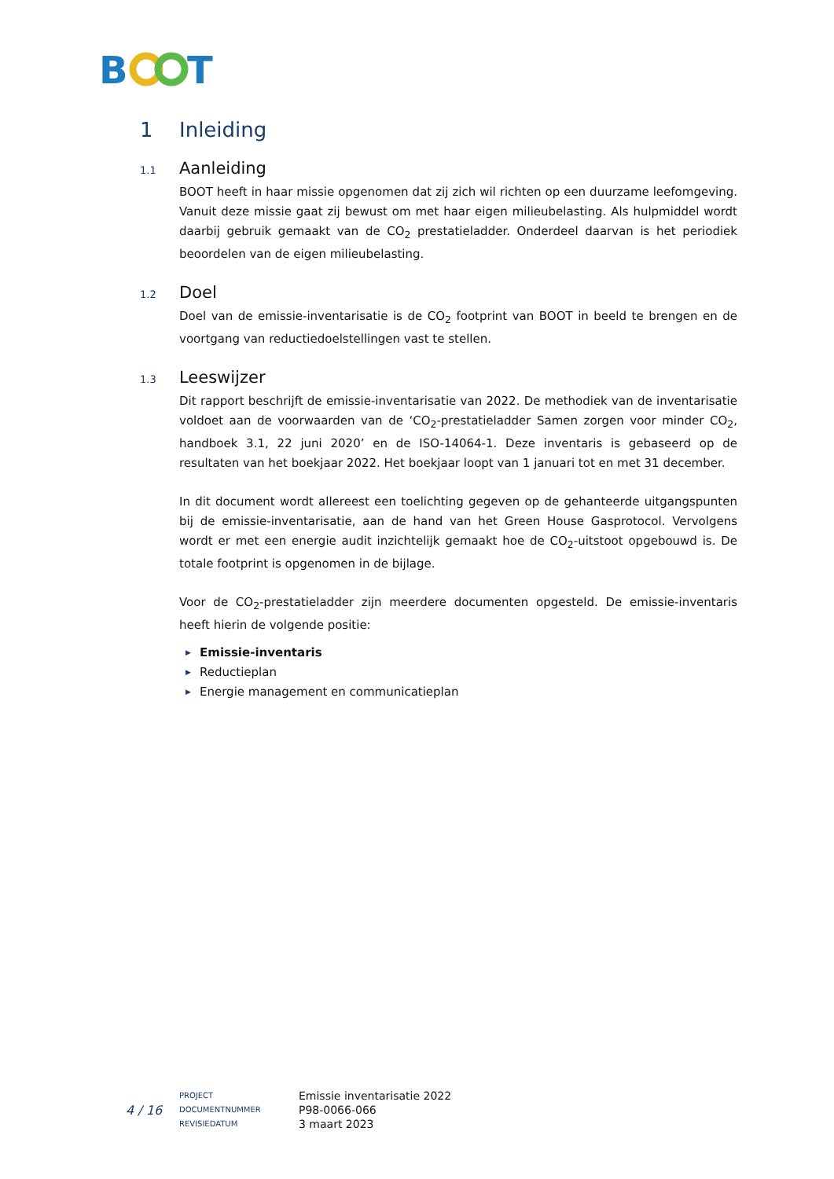B
T
1 Inleiding
1.1 Aanleiding
BOOT heeft in haar missie opgenomen dat zij zich wil richten op een duurzame leefomgeving. Vanuit deze missie gaat zij bewust om met haar eigen milieubelasting. Als hulpmiddel wordt daarbij gebruik gemaakt van de CO<sub>2</sub> prestatieladder. Onderdeel daarvan is het periodiek beoordelen van de eigen milieubelasting.
1.2 Doel
Doel van de emissie-inventarisatie is de CO<sub>2</sub> footprint van BOOT in beeld te brengen en de voortgang van reductiedoelstellingen vast te stellen.
1.3 Leeswijzer
Dit rapport beschrijft de emissie-inventarisatie van 2022. De methodiek van de inventarisatie voldoet aan de voorwaarden van de ‘CO<sub>2</sub>-prestatieladder Samen zorgen voor minder CO<sub>2</sub>, handboek 3.1, 22 juni 2020’ en de ISO-14064-1. Deze inventaris is gebaseerd op de resultaten van het boekjaar 2022. Het boekjaar loopt van 1 januari tot en met 31 december.
In dit document wordt allereest een toelichting gegeven op de gehanteerde uitgangspunten bij de emissie-inventarisatie, aan de hand van het Green House Gasprotocol. Vervolgens wordt er met een energie audit inzichtelijk gemaakt hoe de CO<sub>2</sub>-uitstoot opgebouwd is. De totale footprint is opgenomen in de bijlage.
Voor de CO<sub>2</sub>-prestatieladder zijn meerdere documenten opgesteld. De emissie-inventaris heeft hierin de volgende positie:
▶ Emissie-inventaris
▶ Reductieplan
▶ Energie management en communicatieplan
4 / 16
PROJECT
DOCUMENTNUMMER
REVISIEDATUM
Emissie inventarisatie 2022
P98-0066-066
3 maart 2023